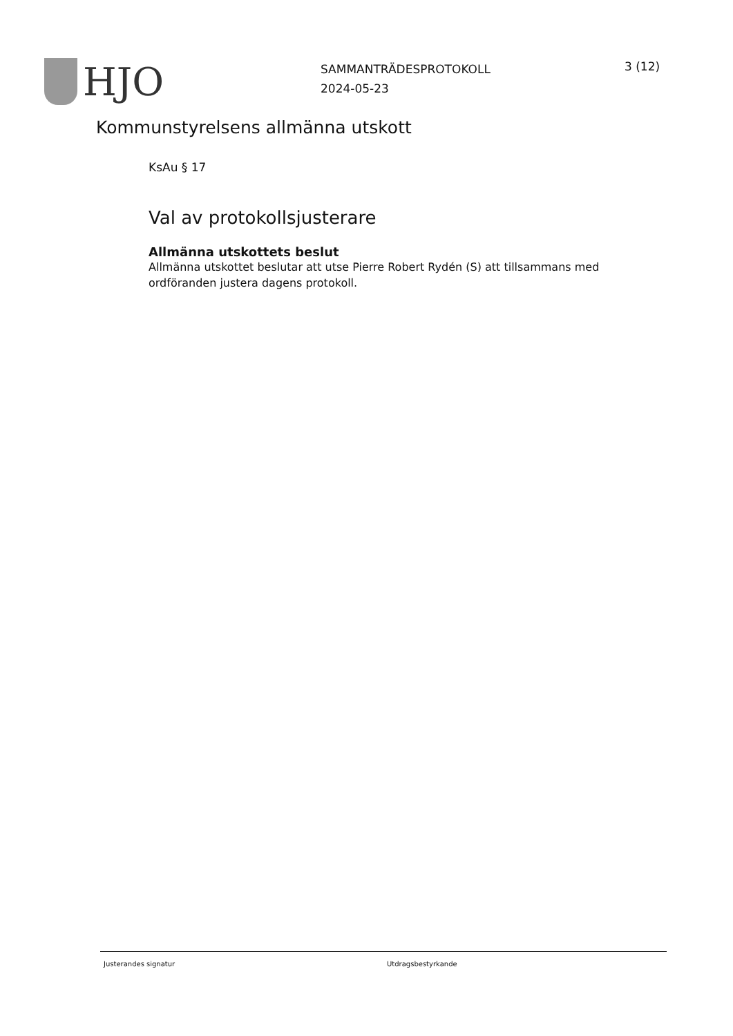HJO
SAMMANTRÄDESPROTOKOLL
2024-05-23
3 (12)
Kommunstyrelsens allmänna utskott
KsAu § 17
Val av protokollsjusterare
Allmänna utskottets beslut
Allmänna utskottet beslutar att utse Pierre Robert Rydén (S) att tillsammans med ordföranden justera dagens protokoll.
Justerandes signatur Utdragsbestyrkande